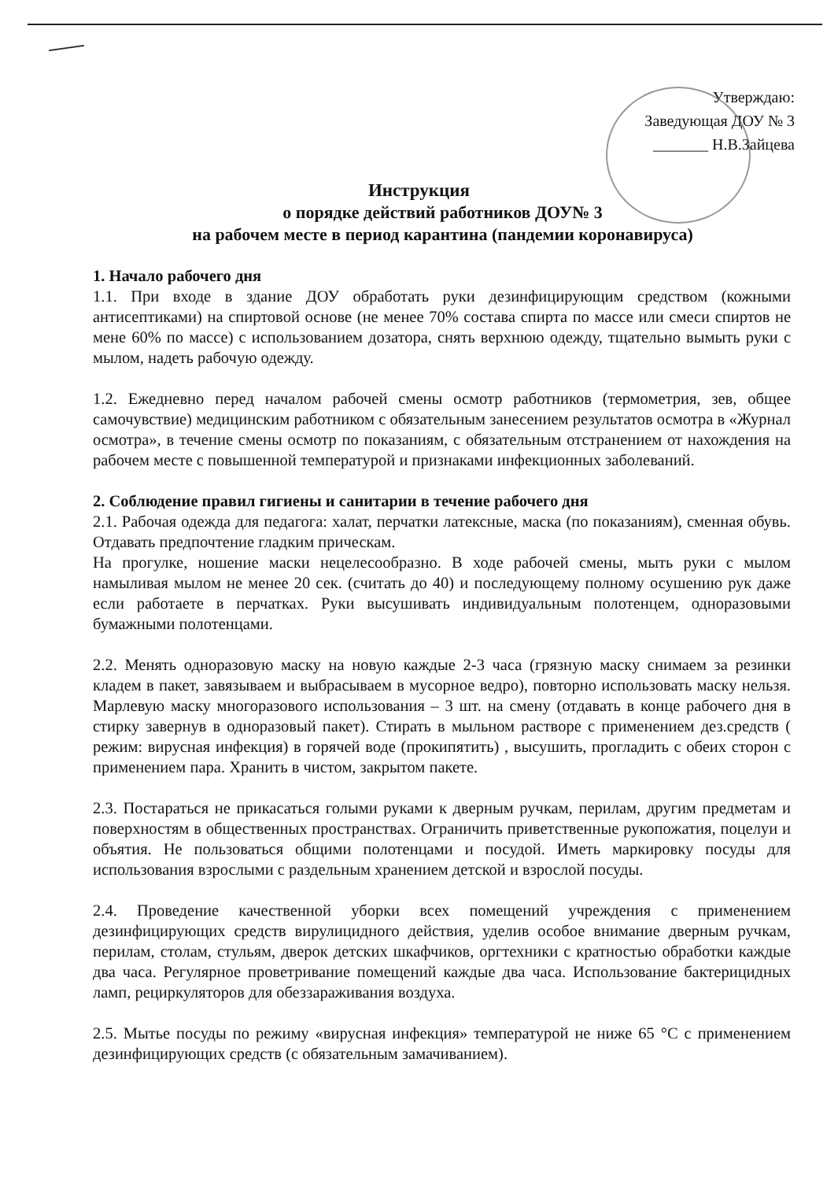Утверждаю:
Заведующая ДОУ № 3
_______ Н.В.Зайцева
Инструкция
о порядке действий работников ДОУ№ 3
на рабочем месте в период карантина (пандемии коронавируса)
1. Начало рабочего дня
1.1. При входе в здание ДОУ обработать руки дезинфицирующим средством (кожными антисептиками) на спиртовой основе (не менее 70% состава спирта по массе или смеси спиртов не мене 60% по массе) с использованием дозатора, снять верхнюю одежду, тщательно вымыть руки с мылом, надеть рабочую одежду.
1.2. Ежедневно перед началом рабочей смены осмотр работников (термометрия, зев, общее самочувствие) медицинским работником с обязательным занесением результатов осмотра в «Журнал осмотра», в течение смены осмотр по показаниям, с обязательным отстранением от нахождения на рабочем месте с повышенной температурой и признаками инфекционных заболеваний.
2. Соблюдение правил гигиены и санитарии в течение рабочего дня
2.1. Рабочая одежда для педагога: халат, перчатки латексные, маска (по показаниям), сменная обувь. Отдавать предпочтение гладким прическам.
На прогулке, ношение маски нецелесообразно. В ходе рабочей смены, мыть руки с мылом намыливая мылом не менее 20 сек. (считать до 40) и последующему полному осушению рук даже если работаете в перчатках. Руки высушивать индивидуальным полотенцем, одноразовыми бумажными полотенцами.
2.2. Менять одноразовую маску на новую каждые 2-3 часа (грязную маску снимаем за резинки кладем в пакет, завязываем и выбрасываем в мусорное ведро), повторно использовать маску нельзя. Марлевую маску многоразового использования – 3 шт. на смену (отдавать в конце рабочего дня в стирку завернув в одноразовый пакет). Стирать в мыльном растворе с применением дез.средств ( режим: вирусная инфекция) в горячей воде (прокипятить) , высушить, прогладить с обеих сторон с применением пара. Хранить в чистом, закрытом пакете.
2.3. Постараться не прикасаться голыми руками к дверным ручкам, перилам, другим предметам и поверхностям в общественных пространствах. Ограничить приветственные рукопожатия, поцелуи и объятия. Не пользоваться общими полотенцами и посудой. Иметь маркировку посуды для использования взрослыми с раздельным хранением детской и взрослой посуды.
2.4. Проведение качественной уборки всех помещений учреждения с применением дезинфицирующих средств вирулицидного действия, уделив особое внимание дверным ручкам, перилам, столам, стульям, дверок детских шкафчиков, оргтехники с кратностью обработки каждые два часа. Регулярное проветривание помещений каждые два часа. Использование бактерицидных ламп, рециркуляторов для обеззараживания воздуха.
2.5. Мытье посуды по режиму «вирусная инфекция» температурой не ниже 65 °С с применением дезинфицирующих средств (с обязательным замачиванием).